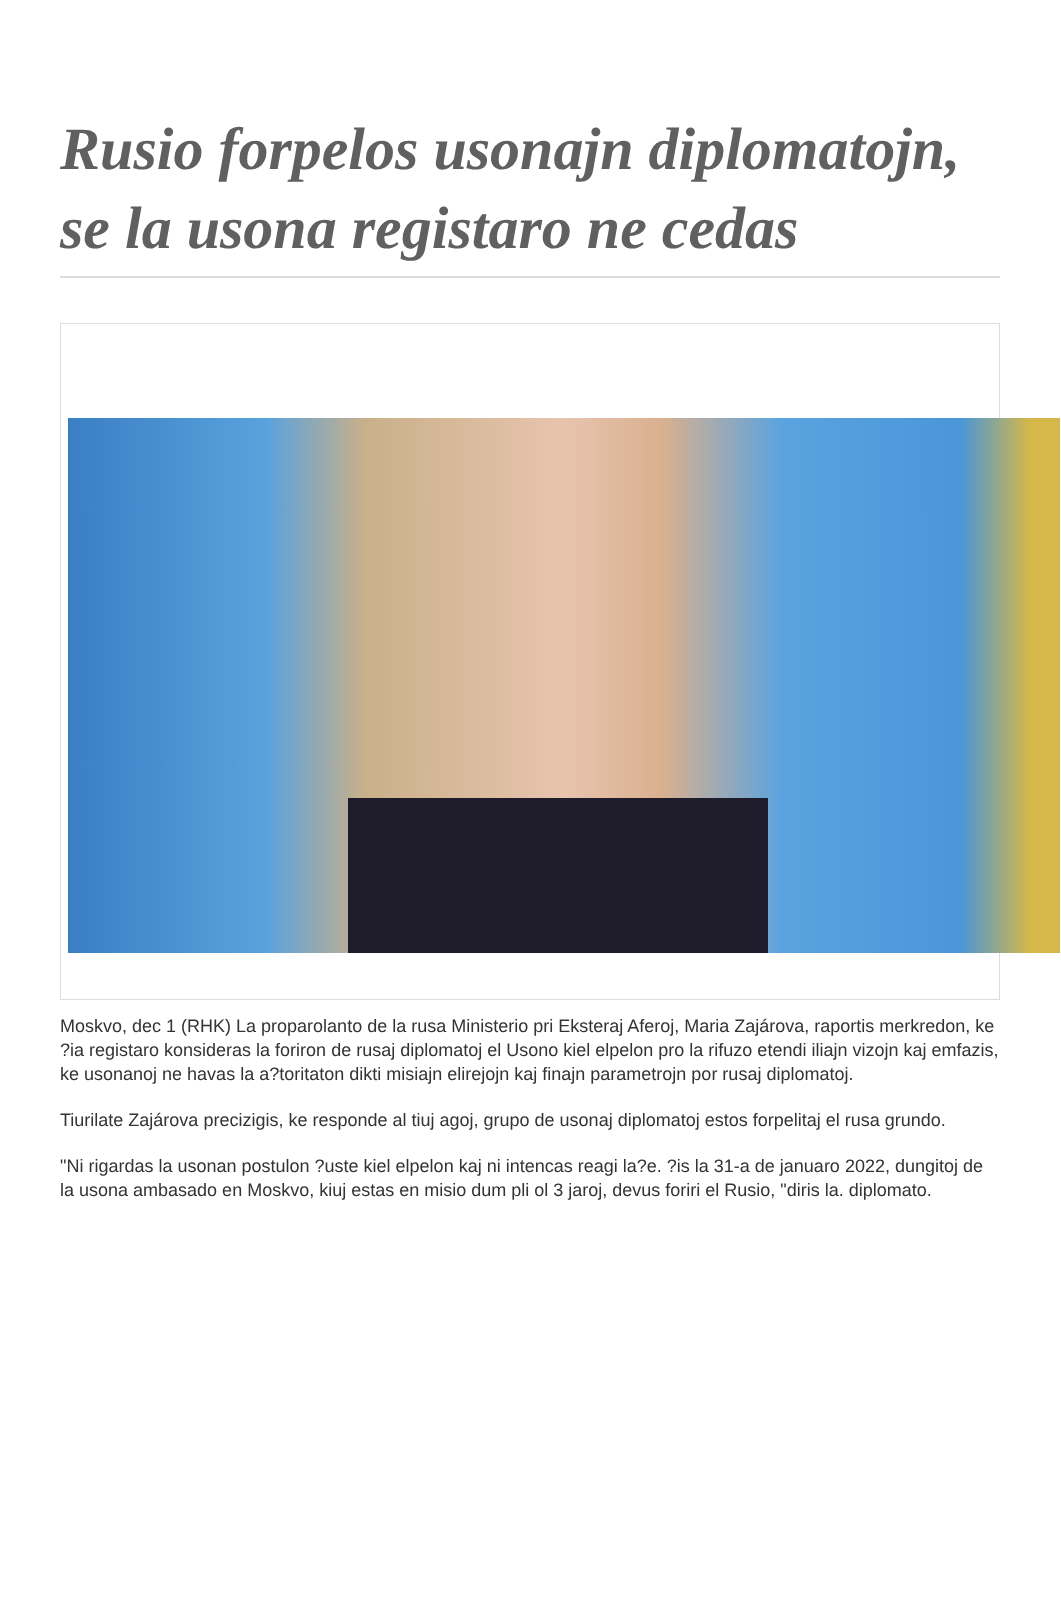Rusio forpelos usonajn diplomatojn, se la usona registaro ne cedas
Moskvo, dec 1 (RHK) La proparolanto de la rusa Ministerio pri Eksteraj Aferoj, Maria Zajárova, raportis merkredon, ke ?ia registaro konsideras la foriron de rusaj diplomatoj el Usono kiel elpelon pro la rifuzo etendi iliajn vizojn kaj emfazis, ke usonanoj ne havas la a?toritaton dikti misiajn elirejojn kaj finajn parametrojn por rusaj diplomatoj.
Tiurilate Zajárova precizigis, ke responde al tiuj agoj, grupo de usonaj diplomatoj estos forpelitaj el rusa grundo.
"Ni rigardas la usonan postulon ?uste kiel elpelon kaj ni intencas reagi la?e. ?is la 31-a de januaro 2022, dungitoj de la usona ambasado en Moskvo, kiuj estas en misio dum pli ol 3 jaroj, devus foriri el Rusio, "diris la. diplomato.